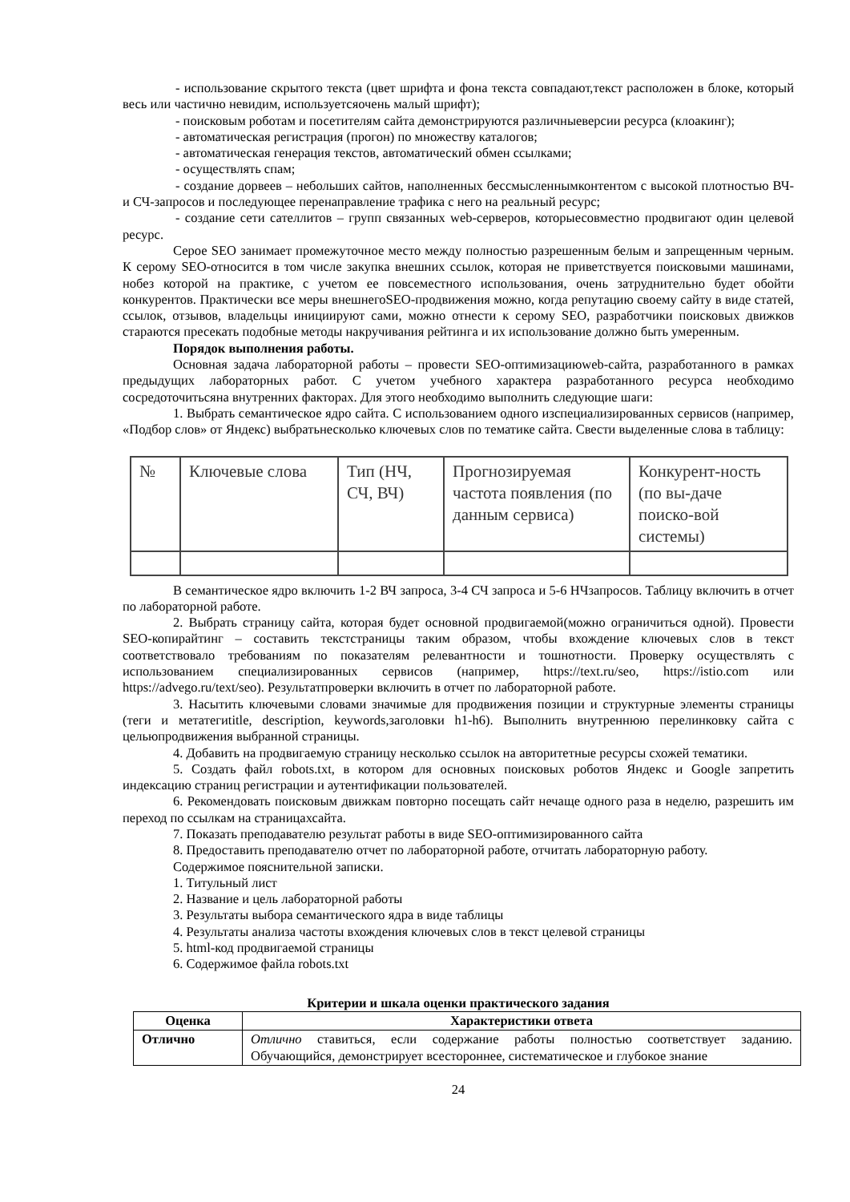- использование скрытого текста (цвет шрифта и фона текста совпадают,текст расположен в блоке, который весь или частично невидим, используетсяочень малый шрифт);
- поисковым роботам и посетителям сайта демонстрируются различныеверсии ресурса (клоакинг);
- автоматическая регистрация (прогон) по множеству каталогов;
- автоматическая генерация текстов, автоматический обмен ссылками;
- осуществлять спам;
- создание дорвеев – небольших сайтов, наполненных бессмысленнымконтентом с высокой плотностью ВЧ- и СЧ-запросов и последующее перенаправление трафика с него на реальный ресурс;
- создание сети сателлитов – групп связанных web-серверов, которыесовместно продвигают один целевой ресурс.
Серое SEO занимает промежуточное место между полностью разрешенным белым и запрещенным черным. К серому SEO-относится в том числе закупка внешних ссылок, которая не приветствуется поисковыми машинами, нобез которой на практике, с учетом ее повсеместного использования, очень затруднительно будет обойти конкурентов. Практически все меры внешнегоSEO-продвижения можно, когда репутацию своему сайту в виде статей, ссылок, отзывов, владельцы инициируют сами, можно отнести к серому SEO, разработчики поисковых движков стараются пресекать подобные методы накручивания рейтинга и их использование должно быть умеренным.
Порядок выполнения работы.
Основная задача лабораторной работы – провести SEO-оптимизациюweb-сайта, разработанного в рамках предыдущих лабораторных работ. С учетом учебного характера разработанного ресурса необходимо сосредоточитьсяна внутренних факторах. Для этого необходимо выполнить следующие шаги:
1. Выбрать семантическое ядро сайта. С использованием одного изспециализированных сервисов (например, «Подбор слов» от Яндекс) выбратьнесколько ключевых слов по тематике сайта. Свести выделенные слова в таблицу:
| № | Ключевые слова | Тип (НЧ, СЧ, ВЧ) | Прогнозируемая частота появления (по данным сервиса) | Конкурент-ность (по вы-даче поиско-вой системы) |
В семантическое ядро включить 1-2 ВЧ запроса, 3-4 СЧ запроса и 5-6 НЧзапросов. Таблицу включить в отчет по лабораторной работе.
2. Выбрать страницу сайта, которая будет основной продвигаемой(можно ограничиться одной). Провести SEO-копирайтинг – составить текстстраницы таким образом, чтобы вхождение ключевых слов в текст соответствовало требованиям по показателям релевантности и тошнотности. Проверку осуществлять с использованием специализированных сервисов (например, https://text.ru/seo, https://istio.com или https://advego.ru/text/seo). Результатпроверки включить в отчет по лабораторной работе.
3. Насытить ключевыми словами значимые для продвижения позиции и структурные элементы страницы (теги и метатегиtitle, description, keywords,заголовки h1-h6). Выполнить внутреннюю перелинковку сайта с цельюпродвижения выбранной страницы.
4. Добавить на продвигаемую страницу несколько ссылок на авторитетные ресурсы схожей тематики.
5. Создать файл robots.txt, в котором для основных поисковых роботов Яндекс и Google запретить индексацию страниц регистрации и аутентификации пользователей.
6. Рекомендовать поисковым движкам повторно посещать сайт нечаще одного раза в неделю, разрешить им переход по ссылкам на страницахсайта.
7. Показать преподавателю результат работы в виде SEO-оптимизированного сайта
8. Предоставить преподавателю отчет по лабораторной работе, отчитать лабораторную работу.
Содержимое пояснительной записки.
1. Титульный лист
2. Название и цель лабораторной работы
3. Результаты выбора семантического ядра в виде таблицы
4. Результаты анализа частоты вхождения ключевых слов в текст целевой страницы
5. html-код продвигаемой страницы
6. Содержимое файла robots.txt
Критерии и шкала оценки практического задания
| Оценка | Характеристики ответа |
| --- | --- |
| Отлично | Отлично ставиться, если содержание работы полностью соответствует заданию. Обучающийся, демонстрирует всестороннее, систематическое и глубокое знание |
24